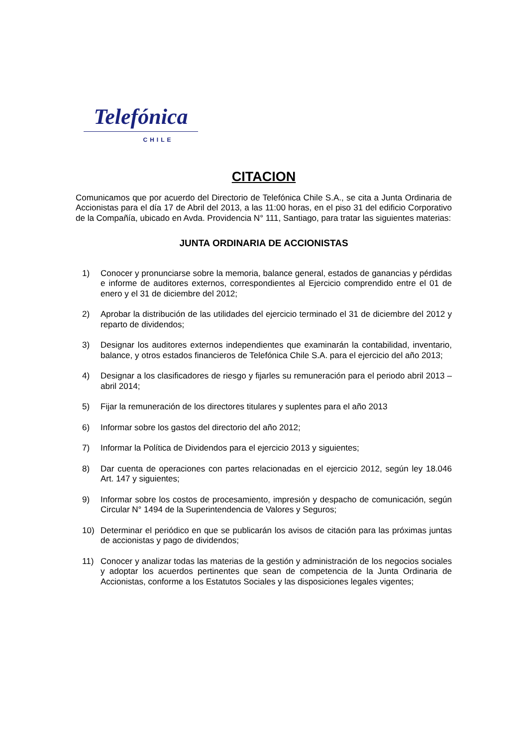Telefónica
CHILE
CITACION
Comunicamos que por acuerdo del Directorio de Telefónica Chile S.A., se cita a Junta Ordinaria de Accionistas para el día 17 de Abril del 2013, a las 11:00 horas, en el piso 31 del edificio Corporativo de la Compañía, ubicado en Avda. Providencia N° 111, Santiago, para tratar las siguientes materias:
JUNTA ORDINARIA DE ACCIONISTAS
1) Conocer y pronunciarse sobre la memoria, balance general, estados de ganancias y pérdidas e informe de auditores externos, correspondientes al Ejercicio comprendido entre el 01 de enero y el 31 de diciembre del 2012;
2) Aprobar la distribución de las utilidades del ejercicio terminado el 31 de diciembre del 2012 y reparto de dividendos;
3) Designar los auditores externos independientes que examinarán la contabilidad, inventario, balance, y otros estados financieros de Telefónica Chile S.A. para el ejercicio del año 2013;
4) Designar a los clasificadores de riesgo y fijarles su remuneración para el periodo abril 2013 – abril 2014;
5) Fijar la remuneración de los directores titulares y suplentes para el año 2013
6) Informar sobre los gastos del directorio del año 2012;
7) Informar la Política de Dividendos para el ejercicio 2013 y siguientes;
8) Dar cuenta de operaciones con partes relacionadas en el ejercicio 2012, según ley 18.046 Art. 147 y siguientes;
9) Informar sobre los costos de procesamiento, impresión y despacho de comunicación, según Circular N° 1494 de la Superintendencia de Valores y Seguros;
10) Determinar el periódico en que se publicarán los avisos de citación para las próximas juntas de accionistas y pago de dividendos;
11) Conocer y analizar todas las materias de la gestión y administración de los negocios sociales y adoptar los acuerdos pertinentes que sean de competencia de la Junta Ordinaria de Accionistas, conforme a los Estatutos Sociales y las disposiciones legales vigentes;